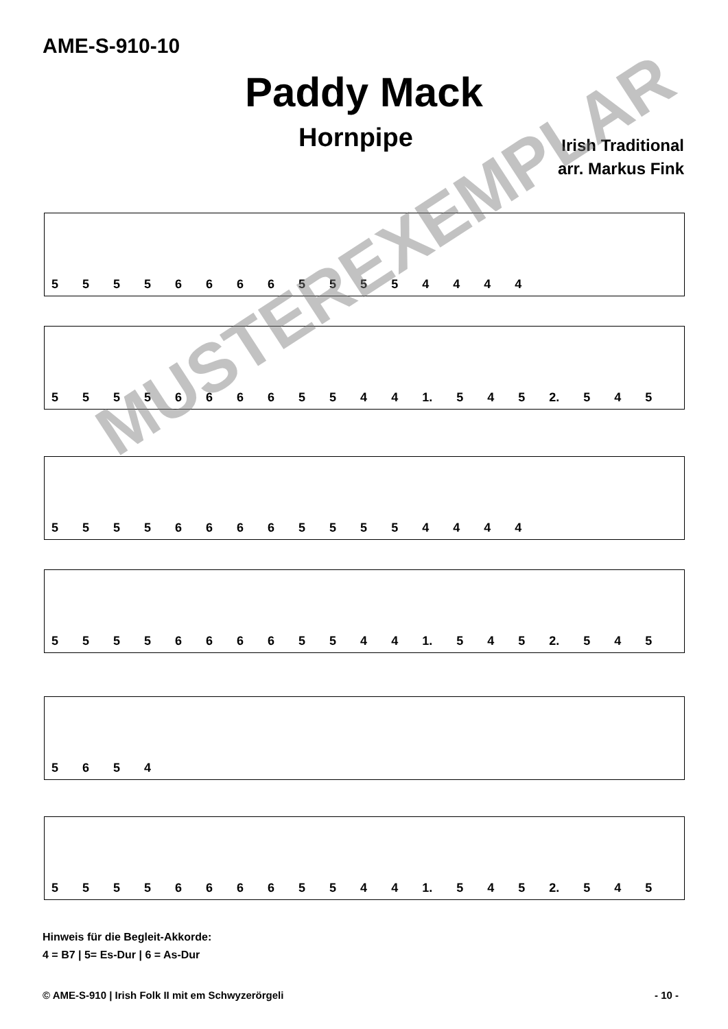AME-S-910-10
Paddy Mack
Hornpipe
Irish Traditional
arr. Markus Fink
5 5 5 5 6 6 6 6 5 5 5 5 4 4 4 4
5 5 5 5 6 6 6 6 5 5 4 4 1. 5 4 5 2. 5 4 5
5 5 5 5 6 6 6 6 5 5 5 5 4 4 4 4
5 5 5 5 6 6 6 6 5 5 4 4 1. 5 4 5 2. 5 4 5
5 6 5 4
5 5 5 5 6 6 6 6 5 5 4 4 1. 5 4 5 2. 5 4 5
MUSTEREXEMPLAR
Hinweis für die Begleit-Akkorde:
4 = B7 | 5= Es-Dur | 6 = As-Dur
© AME-S-910 | Irish Folk II mit em Schwyzerörgeli - 10 -